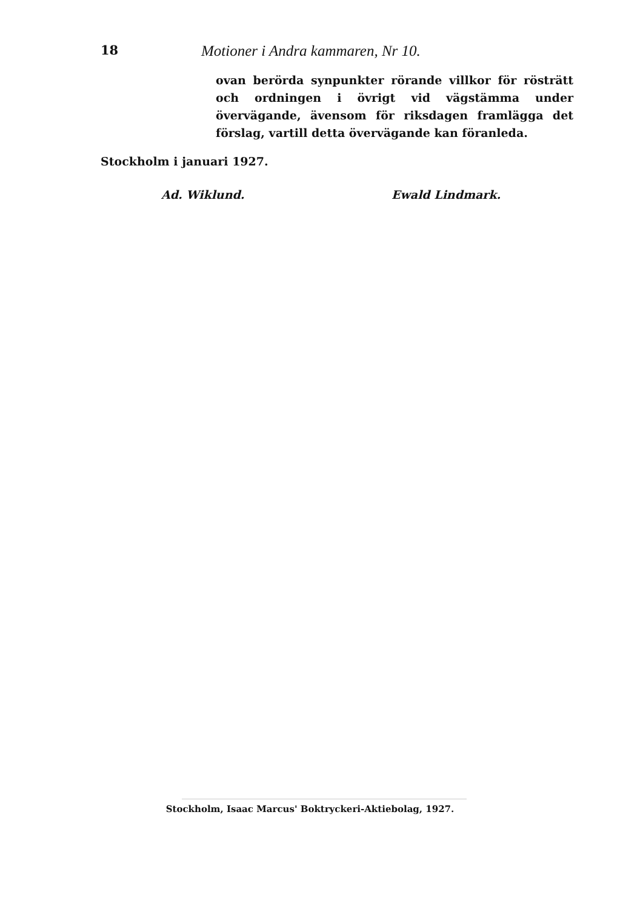18 Motioner i Andra kammaren, Nr 10.
ovan berörda synpunkter rörande villkor för rösträtt och ordningen i övrigt vid vägstämma under övervägande, ävensom för riksdagen framlägga det förslag, vartill detta övervägande kan föranleda.
Stockholm i januari 1927.
Ad. Wiklund. Ewald Lindmark.
Stockholm, Isaac Marcus' Boktryckeri-Aktiebolag, 1927.